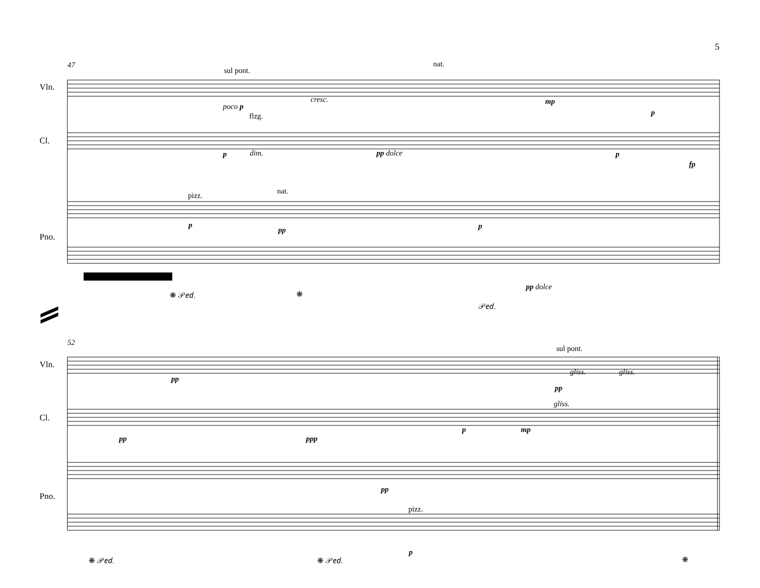5
47
Vln.
Cl.
Pno.
sul pont.
nat.
poco p
cresc. mp
p
flzg.
p dim. pp dolce p
fp
pizz.
nat.
p
pp p
pp dolce
❋ 𝒫𝑒𝑑. ❋
𝒫𝑒𝑑.
52
Vln.
Cl.
Pno.
sul pont.
gliss. gliss.
pp
pp
gliss.
pp ppp
p mp
pp
pizz.
p
❋ 𝒫𝑒𝑑. ❋ 𝒫𝑒𝑑. ❋